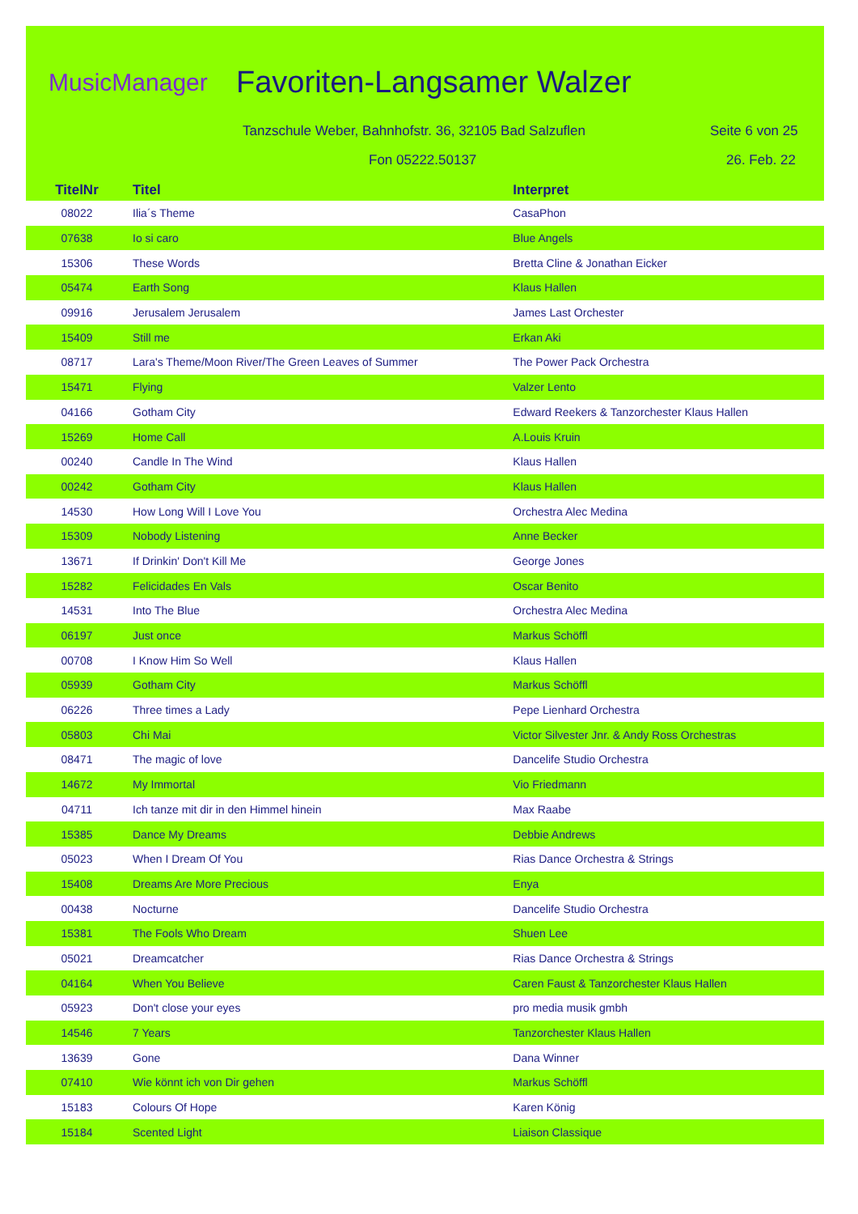MusicManager Favoriten-Langsamer Walzer
Tanzschule Weber, Bahnhofstr. 36, 32105 Bad Salzuflen
Seite 6 von 25
Fon 05222.50137 26. Feb. 22
| TitelNr | Titel | Interpret |
| --- | --- | --- |
| 08022 | Ilia´s Theme | CasaPhon |
| 07638 | Io si caro | Blue Angels |
| 15306 | These Words | Bretta Cline & Jonathan Eicker |
| 05474 | Earth Song | Klaus Hallen |
| 09916 | Jerusalem Jerusalem | James Last Orchester |
| 15409 | Still me | Erkan Aki |
| 08717 | Lara's Theme/Moon River/The Green Leaves of Summer | The Power Pack Orchestra |
| 15471 | Flying | Valzer Lento |
| 04166 | Gotham City | Edward Reekers & Tanzorchester Klaus Hallen |
| 15269 | Home Call | A.Louis Kruin |
| 00240 | Candle In The Wind | Klaus Hallen |
| 00242 | Gotham City | Klaus Hallen |
| 14530 | How Long Will I Love You | Orchestra Alec Medina |
| 15309 | Nobody Listening | Anne Becker |
| 13671 | If Drinkin' Don't Kill Me | George Jones |
| 15282 | Felicidades En Vals | Oscar Benito |
| 14531 | Into The Blue | Orchestra Alec Medina |
| 06197 | Just once | Markus Schöffl |
| 00708 | I Know Him So Well | Klaus Hallen |
| 05939 | Gotham City | Markus Schöffl |
| 06226 | Three times a Lady | Pepe Lienhard Orchestra |
| 05803 | Chi Mai | Victor Silvester Jnr. & Andy Ross Orchestras |
| 08471 | The magic of love | Dancelife Studio Orchestra |
| 14672 | My Immortal | Vio Friedmann |
| 04711 | Ich tanze mit dir in den Himmel hinein | Max Raabe |
| 15385 | Dance My Dreams | Debbie Andrews |
| 05023 | When I Dream Of You | Rias Dance Orchestra & Strings |
| 15408 | Dreams Are More Precious | Enya |
| 00438 | Nocturne | Dancelife Studio Orchestra |
| 15381 | The Fools Who Dream | Shuen Lee |
| 05021 | Dreamcatcher | Rias Dance Orchestra & Strings |
| 04164 | When You Believe | Caren Faust & Tanzorchester Klaus Hallen |
| 05923 | Don't close your eyes | pro media musik gmbh |
| 14546 | 7 Years | Tanzorchester Klaus Hallen |
| 13639 | Gone | Dana Winner |
| 07410 | Wie könnt ich von Dir gehen | Markus Schöffl |
| 15183 | Colours Of Hope | Karen König |
| 15184 | Scented Light | Liaison Classique |